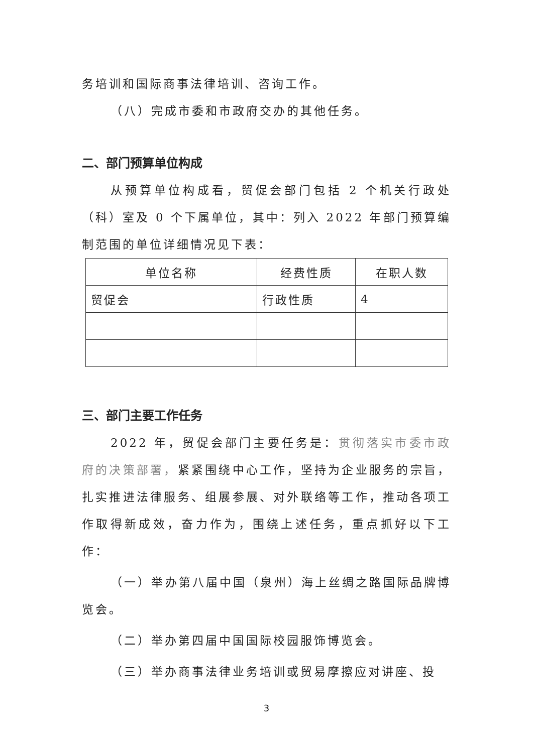务培训和国际商事法律培训、咨询工作。
（八）完成市委和市政府交办的其他任务。
二、部门预算单位构成
从预算单位构成看，贸促会部门包括 2 个机关行政处（科）室及 0 个下属单位，其中：列入 2022 年部门预算编制范围的单位详细情况见下表：
| 单位名称 | 经费性质 | 在职人数 |
| --- | --- | --- |
| 贸促会 | 行政性质 | 4 |
三、部门主要工作任务
2022 年，贸促会部门主要任务是：贯彻落实市委市政府的决策部署，紧紧围绕中心工作，坚持为企业服务的宗旨，扎实推进法律服务、组展参展、对外联络等工作，推动各项工作取得新成效，奋力作为，围绕上述任务，重点抓好以下工作：
（一）举办第八届中国（泉州）海上丝绸之路国际品牌博览会。
（二）举办第四届中国国际校园服饰博览会。
（三）举办商事法律业务培训或贸易摩擦应对讲座、投
3